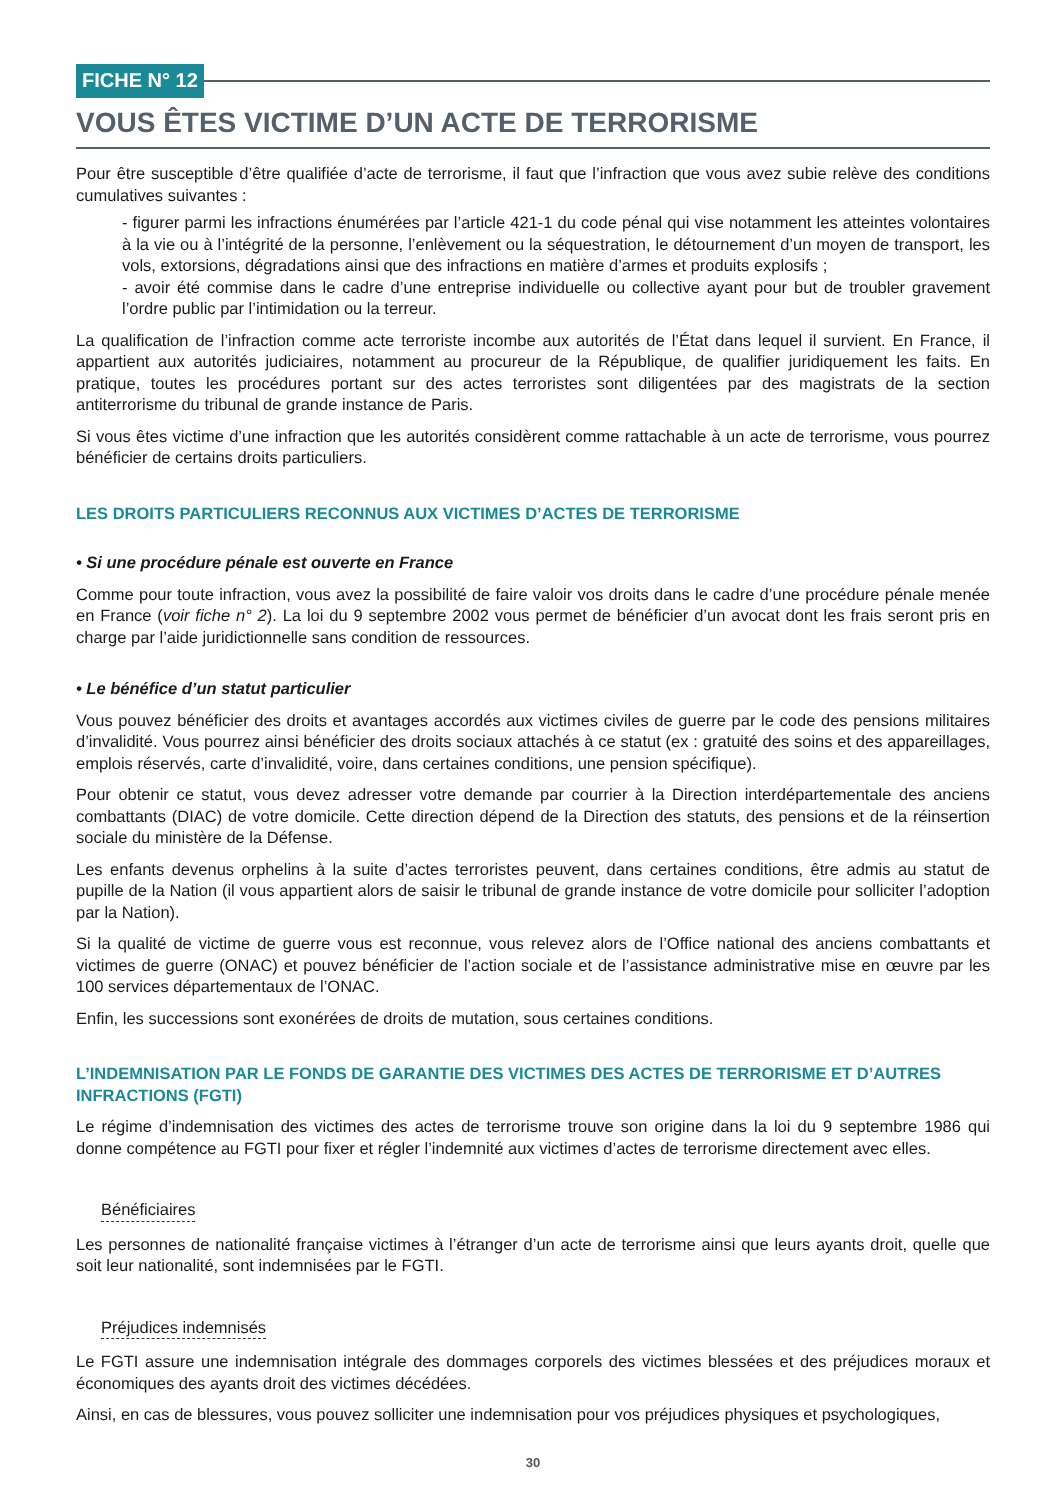FICHE N° 12
VOUS ÊTES VICTIME D’UN ACTE DE TERRORISME
Pour être susceptible d’être qualifiée d’acte de terrorisme, il faut que l’infraction que vous avez subie relève des conditions cumulatives suivantes :
- figurer parmi les infractions énumérées par l’article 421-1 du code pénal qui vise notamment les atteintes volontaires à la vie ou à l’intégrité de la personne, l’enlèvement ou la séquestration, le détournement d’un moyen de transport, les vols, extorsions, dégradations ainsi que des infractions en matière d’armes et produits explosifs ;
- avoir été commise dans le cadre d’une entreprise individuelle ou collective ayant pour but de troubler gravement l’ordre public par l’intimidation ou la terreur.
La qualification de l’infraction comme acte terroriste incombe aux autorités de l’État dans lequel il survient. En France, il appartient aux autorités judiciaires, notamment au procureur de la République, de qualifier juridiquement les faits. En pratique, toutes les procédures portant sur des actes terroristes sont diligentées par des magistrats de la section antiterrorisme du tribunal de grande instance de Paris.
Si vous êtes victime d’une infraction que les autorités considèrent comme rattachable à un acte de terrorisme, vous pourrez bénéficier de certains droits particuliers.
LES DROITS PARTICULIERS RECONNUS AUX VICTIMES D’ACTES DE TERRORISME
• Si une procédure pénale est ouverte en France
Comme pour toute infraction, vous avez la possibilité de faire valoir vos droits dans le cadre d’une procédure pénale menée en France (voir fiche n° 2). La loi du 9 septembre 2002 vous permet de bénéficier d’un avocat dont les frais seront pris en charge par l’aide juridictionnelle sans condition de ressources.
• Le bénéfice d’un statut particulier
Vous pouvez bénéficier des droits et avantages accordés aux victimes civiles de guerre par le code des pensions militaires d’invalidité. Vous pourrez ainsi bénéficier des droits sociaux attachés à ce statut (ex : gratuité des soins et des appareillages, emplois réservés, carte d’invalidité, voire, dans certaines conditions, une pension spécifique).
Pour obtenir ce statut, vous devez adresser votre demande par courrier à la Direction interdépartementale des anciens combattants (DIAC) de votre domicile. Cette direction dépend de la Direction des statuts, des pensions et de la réinsertion sociale du ministère de la Défense.
Les enfants devenus orphelins à la suite d’actes terroristes peuvent, dans certaines conditions, être admis au statut de pupille de la Nation (il vous appartient alors de saisir le tribunal de grande instance de votre domicile pour solliciter l’adoption par la Nation).
Si la qualité de victime de guerre vous est reconnue, vous relevez alors de l’Office national des anciens combattants et victimes de guerre (ONAC) et pouvez bénéficier de l’action sociale et de l’assistance administrative mise en œuvre par les 100 services départementaux de l’ONAC.
Enfin, les successions sont exonérées de droits de mutation, sous certaines conditions.
L’INDEMNISATION PAR LE FONDS DE GARANTIE DES VICTIMES DES ACTES DE TERRORISME ET D’AUTRES INFRACTIONS (FGTI)
Le régime d’indemnisation des victimes des actes de terrorisme trouve son origine dans la loi du 9 septembre 1986 qui donne compétence au FGTI pour fixer et régler l’indemnité aux victimes d’actes de terrorisme directement avec elles.
Bénéficiaires
Les personnes de nationalité française victimes à l’étranger d’un acte de terrorisme ainsi que leurs ayants droit, quelle que soit leur nationalité, sont indemnisées par le FGTI.
Préjudices indemnisés
Le FGTI assure une indemnisation intégrale des dommages corporels des victimes blessées et des préjudices moraux et économiques des ayants droit des victimes décédées.
Ainsi, en cas de blessures, vous pouvez solliciter une indemnisation pour vos préjudices physiques et psychologiques,
30